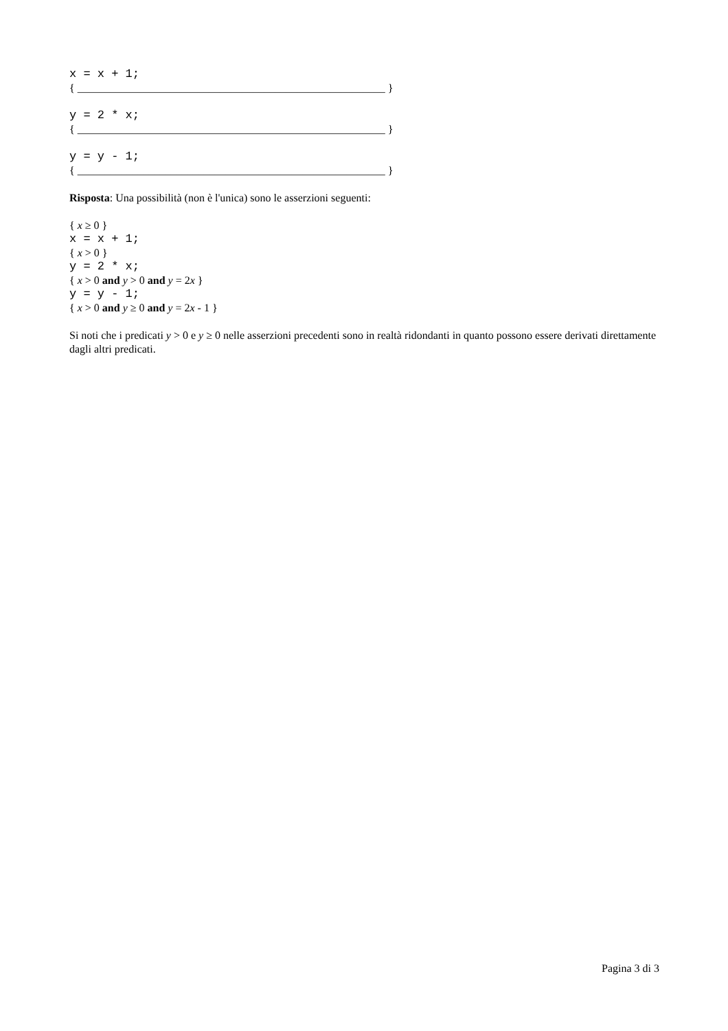x = x + 1;
{ ________________________________________________________ }
y = 2 * x;
{ ________________________________________________________ }
y = y - 1;
{ ________________________________________________________ }
Risposta: Una possibilità (non è l'unica) sono le asserzioni seguenti:
{ x ≥ 0 }
x = x + 1;
{ x > 0 }
y = 2 * x;
{ x > 0 and y > 0 and y = 2x }
y = y - 1;
{ x > 0 and y ≥ 0 and y = 2x - 1 }
Si noti che i predicati y > 0 e y ≥ 0 nelle asserzioni precedenti sono in realtà ridondanti in quanto possono essere derivati direttamente dagli altri predicati.
Pagina 3 di 3